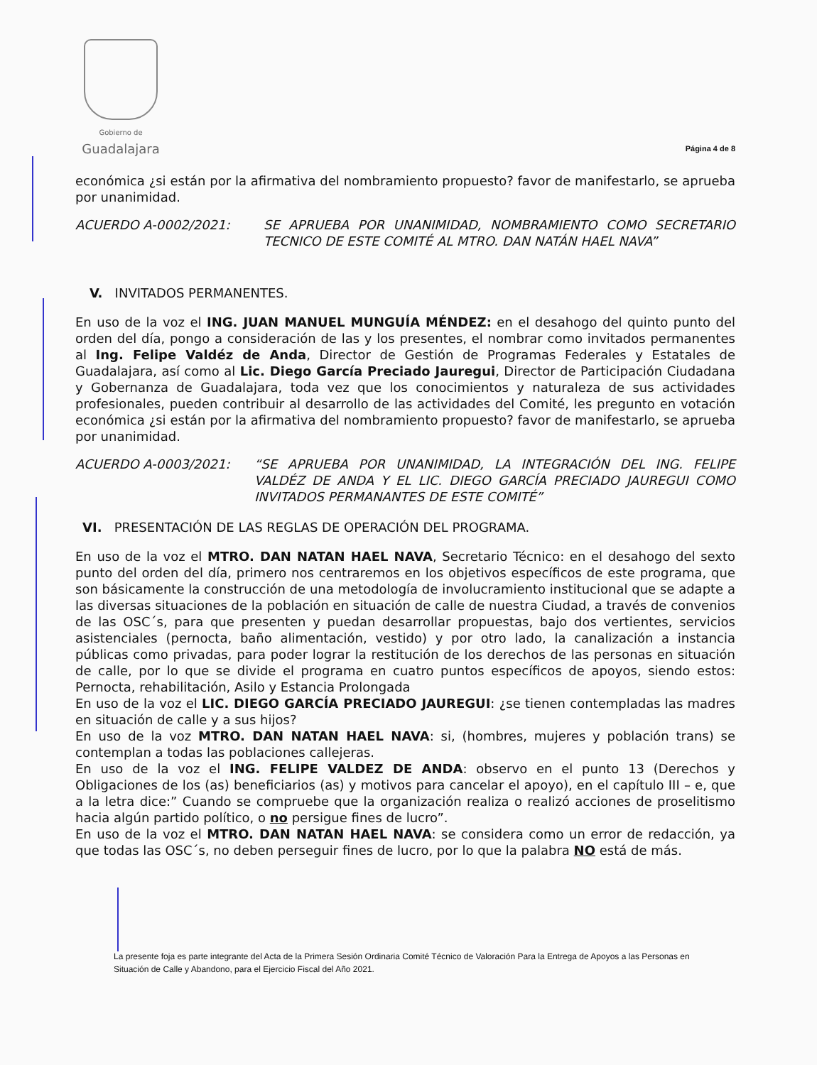Gobierno de
Guadalajara
Página 4 de 8
económica ¿si están por la afirmativa del nombramiento propuesto? favor de manifestarlo, se aprueba por unanimidad.
ACUERDO A-0002/2021: SE APRUEBA POR UNANIMIDAD, NOMBRAMIENTO COMO SECRETARIO TECNICO DE ESTE COMITÉ AL MTRO. DAN NATÁN HAEL NAVA”
V. INVITADOS PERMANENTES.
En uso de la voz el ING. JUAN MANUEL MUNGUÍA MÉNDEZ: en el desahogo del quinto punto del orden del día, pongo a consideración de las y los presentes, el nombrar como invitados permanentes al Ing. Felipe Valdéz de Anda, Director de Gestión de Programas Federales y Estatales de Guadalajara, así como al Lic. Diego García Preciado Jauregui, Director de Participación Ciudadana y Gobernanza de Guadalajara, toda vez que los conocimientos y naturaleza de sus actividades profesionales, pueden contribuir al desarrollo de las actividades del Comité, les pregunto en votación económica ¿si están por la afirmativa del nombramiento propuesto? favor de manifestarlo, se aprueba por unanimidad.
ACUERDO A-0003/2021: “SE APRUEBA POR UNANIMIDAD, LA INTEGRACIÓN DEL ING. FELIPE VALDÉZ DE ANDA Y EL LIC. DIEGO GARCÍA PRECIADO JAUREGUI COMO INVITADOS PERMANANTES DE ESTE COMITÉ”
VI. PRESENTACIÓN DE LAS REGLAS DE OPERACIÓN DEL PROGRAMA.
En uso de la voz el MTRO. DAN NATAN HAEL NAVA, Secretario Técnico: en el desahogo del sexto punto del orden del día, primero nos centraremos en los objetivos específicos de este programa, que son básicamente la construcción de una metodología de involucramiento institucional que se adapte a las diversas situaciones de la población en situación de calle de nuestra Ciudad, a través de convenios de las OSC´s, para que presenten y puedan desarrollar propuestas, bajo dos vertientes, servicios asistenciales (pernocta, baño alimentación, vestido) y por otro lado, la canalización a instancia públicas como privadas, para poder lograr la restitución de los derechos de las personas en situación de calle, por lo que se divide el programa en cuatro puntos específicos de apoyos, siendo estos: Pernocta, rehabilitación, Asilo y Estancia Prolongada
En uso de la voz el LIC. DIEGO GARCÍA PRECIADO JAUREGUI: ¿se tienen contempladas las madres en situación de calle y a sus hijos?
En uso de la voz MTRO. DAN NATAN HAEL NAVA: si, (hombres, mujeres y población trans) se contemplan a todas las poblaciones callejeras.
En uso de la voz el ING. FELIPE VALDEZ DE ANDA: observo en el punto 13 (Derechos y Obligaciones de los (as) beneficiarios (as) y motivos para cancelar el apoyo), en el capítulo III – e, que a la letra dice:” Cuando se compruebe que la organización realiza o realizó acciones de proselitismo hacia algún partido político, o no persigue fines de lucro”.
En uso de la voz el MTRO. DAN NATAN HAEL NAVA: se considera como un error de redacción, ya que todas las OSC´s, no deben perseguir fines de lucro, por lo que la palabra NO está de más.
La presente foja es parte integrante del Acta de la Primera Sesión Ordinaria Comité Técnico de Valoración Para la Entrega de Apoyos a las Personas en Situación de Calle y Abandono, para el Ejercicio Fiscal del Año 2021.